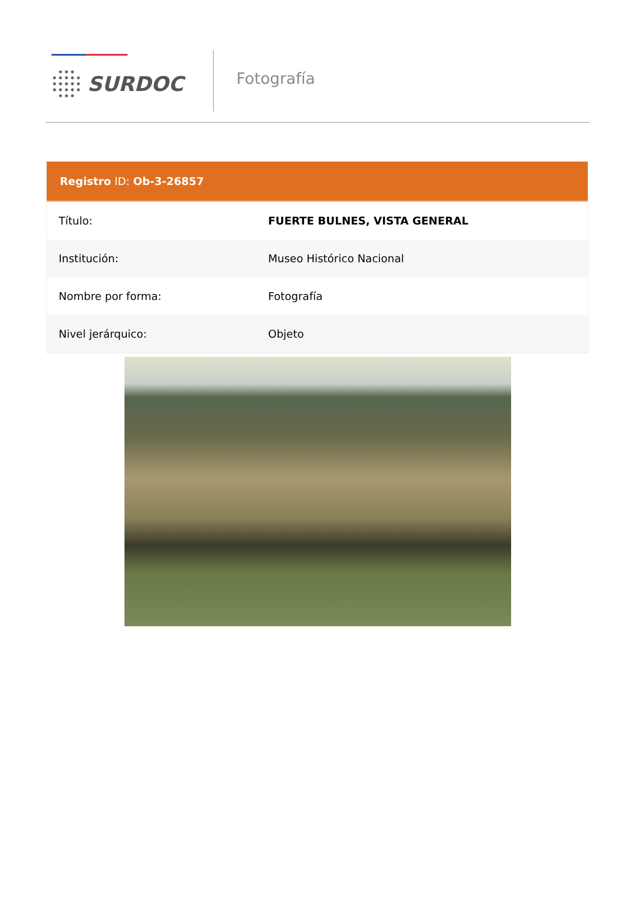SURDOC
Fotografía
Registro ID: Ob-3-26857
| Título: | FUERTE BULNES, VISTA GENERAL |
| Institución: | Museo Histórico Nacional |
| Nombre por forma: | Fotografía |
| Nivel jerárquico: | Objeto |